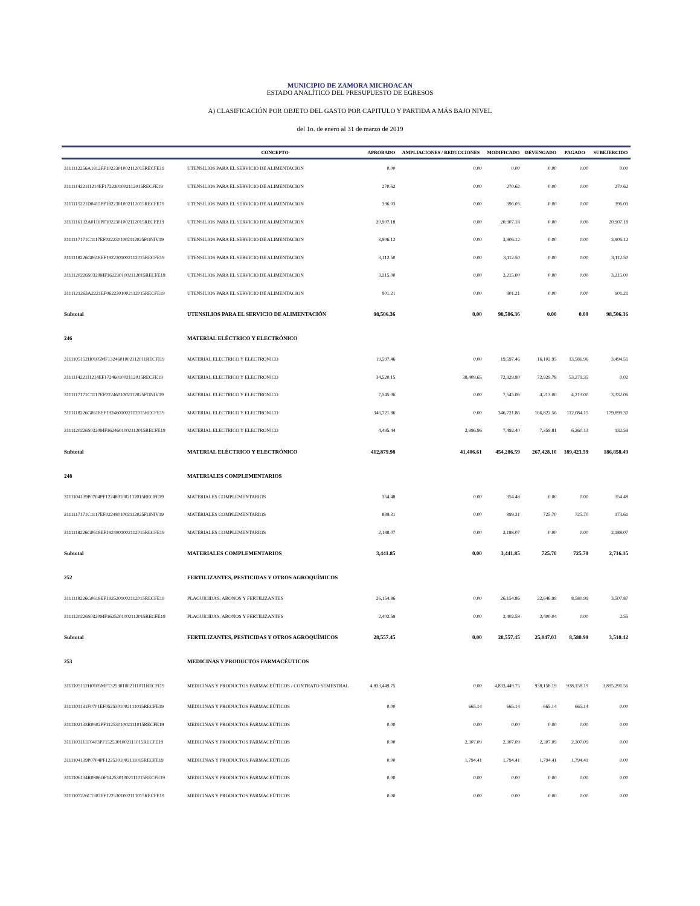MUNICIPIO DE ZAMORA MICHOACAN
ESTADO ANALÍTICO DEL PRESUPUESTO DE EGRESOS
A) CLASIFICACIÓN POR OBJETO DEL GASTO POR CAPITULO Y PARTIDA A MÁS BAJO NIVEL
del 1o. de enero al 31 de marzo de 2019
| | CONCEPTO | APROBADO | AMPLIACIONES / REDUCCIONES | MODIFICADO | DEVENGADO | PAGADO | SUBEJERCIDO |
| --- | --- | --- | --- | --- | --- | --- | --- |
| 3111112256A1812FF1022301002112015RECFE19 | UTENSILIOS PARA EL SERVICIO DE ALIMENTACION | 0.00 | 0.00 | 0.00 | 0.00 | 0.00 | 0.00 |
| 3111114221I1214EF1722301002112015RECFE19 | UTENSILIOS PARA EL SERVICIO DE ALIMENTACION | 270.62 | 0.00 | 270.62 | 0.00 | 0.00 | 270.62 |
| 3111115221D0415PF1822301002112015RECFE19 | UTENSILIOS PARA EL SERVICIO DE ALIMENTACION | 396.03 | 0.00 | 396.03 | 0.00 | 0.00 | 396.03 |
| 3111116132A0116PF1022301002112015RECFE19 | UTENSILIOS PARA EL SERVICIO DE ALIMENTACION | 20,907.18 | 0.00 | 20,907.18 | 0.00 | 0.00 | 20,907.18 |
| 3111117171C1117EF0222301002112025FONIV19 | UTENSILIOS PARA EL SERVICIO DE ALIMENTACION | 3,906.12 | 0.00 | 3,906.12 | 0.00 | 0.00 | 3,906.12 |
| 3111118226G0618EF1922301002112015RECFE19 | UTENSILIOS PARA EL SERVICIO DE ALIMENTACION | 3,112.50 | 0.00 | 3,112.50 | 0.00 | 0.00 | 3,112.50 |
| 3111120226S0320MF1622301002112015RECFE19 | UTENSILIOS PARA EL SERVICIO DE ALIMENTACION | 3,215.00 | 0.00 | 3,215.00 | 0.00 | 0.00 | 3,215.00 |
| 3111121263A2221EF0622301002112015RECFE19 | UTENSILIOS PARA EL SERVICIO DE ALIMENTACION | 901.21 | 0.00 | 901.21 | 0.00 | 0.00 | 901.21 |
| Subtotal | UTENSILIOS PARA EL SERVICIO DE ALIMENTACIÓN | 98,506.36 | 0.00 | 98,506.36 | 0.00 | 0.00 | 98,506.36 |
| 246 | MATERIAL ELÉCTRICO Y ELECTRÓNICO | | | | | | |
| 3111105152H0105MF1324601002112011RECFI19 | MATERIAL ELECTRICO Y ELECTRONICO | 19,597.46 | 0.00 | 19,597.46 | 16,102.95 | 13,586.96 | 3,494.51 |
| 3111114221I1214EF1724601002112015RECFE19 | MATERIAL ELECTRICO Y ELECTRONICO | 34,520.15 | 38,409.65 | 72,929.80 | 72,929.78 | 53,279.35 | 0.02 |
| 3111117171C1117EF0224601002112025FONIV19 | MATERIAL ELECTRICO Y ELECTRONICO | 7,545.06 | 0.00 | 7,545.06 | 4,213.00 | 4,213.00 | 3,332.06 |
| 3111118226G0618EF1924601002112015RECFE19 | MATERIAL ELECTRICO Y ELECTRONICO | 346,721.86 | 0.00 | 346,721.86 | 166,822.56 | 112,084.15 | 179,899.30 |
| 3111120226S0320MF1624601002112015RECFE19 | MATERIAL ELECTRICO Y ELECTRONICO | 4,495.44 | 2,996.96 | 7,492.40 | 7,359.81 | 6,260.13 | 132.59 |
| Subtotal | MATERIAL ELÉCTRICO Y ELECTRÓNICO | 412,879.98 | 41,406.61 | 454,286.59 | 267,428.10 | 189,423.59 | 186,858.49 |
| 248 | MATERIALES COMPLEMENTARIOS | | | | | | |
| 3111104139P0704PF1224801002112015RECFE19 | MATERIALES COMPLEMENTARIOS | 354.48 | 0.00 | 354.48 | 0.00 | 0.00 | 354.48 |
| 3111117171C1117EF0224801002112025FONIV19 | MATERIALES COMPLEMENTARIOS | 899.31 | 0.00 | 899.31 | 725.70 | 725.70 | 173.61 |
| 3111118226G0618EF1924801002112015RECFE19 | MATERIALES COMPLEMENTARIOS | 2,188.07 | 0.00 | 2,188.07 | 0.00 | 0.00 | 2,188.07 |
| Subtotal | MATERIALES COMPLEMENTARIOS | 3,441.85 | 0.00 | 3,441.85 | 725.70 | 725.70 | 2,716.15 |
| 252 | FERTILIZANTES, PESTICIDAS Y OTROS AGROQUÍMICOS | | | | | | |
| 3111118226G0618EF1925201002112015RECFE19 | PLAGUICIDAS, ABONOS Y FERTILIZANTES | 26,154.86 | 0.00 | 26,154.86 | 22,646.99 | 8,580.99 | 3,507.87 |
| 3111120226S0320MF1625201002112015RECFE19 | PLAGUICIDAS, ABONOS Y FERTILIZANTES | 2,402.59 | 0.00 | 2,402.59 | 2,400.04 | 0.00 | 2.55 |
| Subtotal | FERTILIZANTES, PESTICIDAS Y OTROS AGROQUÍMICOS | 28,557.45 | 0.00 | 28,557.45 | 25,047.03 | 8,580.99 | 3,510.42 |
| 253 | MEDICINAS Y PRODUCTOS FARMACÉUTICOS | | | | | | |
| 3111105152H0105MF1325301002111011RECFI19 | MEDICINAS Y PRODUCTOS FARMACEÚTICOS / CONTRATO SEMESTRAL | 4,833,449.75 | 0.00 | 4,833,449.75 | 938,158.19 | 938,158.19 | 3,895,291.56 |
| 3111101131F0701EF0525301002111015RECFE19 | MEDICINAS Y PRODUCTOS FARMACEÚTICOS | 0.00 | 665.14 | 665.14 | 665.14 | 665.14 | 0.00 |
| 3111102133R0602PF1125301002111015RECFE19 | MEDICINAS Y PRODUCTOS FARMACEÚTICOS | 0.00 | 0.00 | 0.00 | 0.00 | 0.00 | 0.00 |
| 3111103111F0403PF1525301002111015RECFE19 | MEDICINAS Y PRODUCTOS FARMACEÚTICOS | 0.00 | 2,307.09 | 2,307.09 | 2,307.09 | 2,307.09 | 0.00 |
| 3111104139P0704PF1225301002111015RECFE19 | MEDICINAS Y PRODUCTOS FARMACEÚTICOS | 0.00 | 1,794.41 | 1,794.41 | 1,794.41 | 1,794.41 | 0.00 |
| 3111106134R0806OF1425301002111015RECFE19 | MEDICINAS Y PRODUCTOS FARMACEÚTICOS | 0.00 | 0.00 | 0.00 | 0.00 | 0.00 | 0.00 |
| 3111107226C1307EF1225301002111015RECFE19 | MEDICINAS Y PRODUCTOS FARMACEÚTICOS | 0.00 | 0.00 | 0.00 | 0.00 | 0.00 | 0.00 |